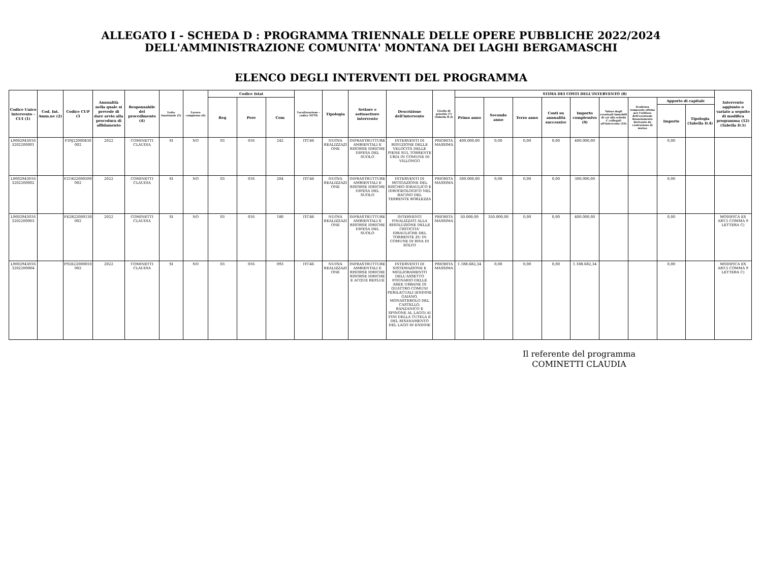ALLEGATO I - SCHEDA D : PROGRAMMA TRIENNALE DELLE OPERE PUBBLICHE 2022/2024
DELL'AMMINISTRAZIONE COMUNITA' MONTANA DEI LAGHI BERGAMASCHI
ELENCO DEGLI INTERVENTI DEL PROGRAMMA
| Codice Unico Intervento - CUI (1) | Cod. Int. Amm.ne (2) | Codice CUP (3 | Annualità nella quale si prevede di dare avvio alla procedura di affidamento | Responsabile del procedimento (4) | Lotto funzionale (5) | Lavoro complesso (6) | Codice Istat | | | Localizzazione - codice NUTS | Tipologia | Settore e sottosettore intervento | Descrizione dell'intervento | Livello di priorità (7) (Tabella D.3) | STIMA DEI COSTI DELL'INTERVENTO (8) | | | | | | | | | Intervento aggiunto o variato a seguito di modifica programma (12) (Tabella D.5) |
| --- | --- | --- | --- | --- | --- | --- | --- | --- | --- | --- | --- | --- | --- | --- | --- | --- | --- | --- | --- | --- | --- | --- | --- | --- |
| | | | | | | | Reg | Prov | Com | | | | | | Primo anno | Secondo anno | Terzo anno | Costi su annualità successive | Importo complessivo (9) | Valore degli eventuali immobili di cui alla scheda C collegati all'intervento (10) | Scadenza temporale ultima per l'utilizzo dell'eventuale finanziamento derivante da contrazione di mutuo | Apporto di capitale | | |
| | | | | | | | | | | | | | | | | | | | | | | Importo | Tipologia (Tabella D.4) | |
| L90029430163202200001 | | F39J22000830002 | 2022 | COMINETTI CLAUDIA | SI | NO | 03 | 016 | 242 | ITC46 | NUOVA REALIZZAZIONE | INFRASTRUTTURE AMBIENTALI E RISORSE IDRICHE DIFESA DEL SUOLO | INTERVENTI DI RIDUZIONE DELLE VELOCITÀ DELLE PIENE SUL TORRENTE URIA IN COMUNE DI VILLONGO | PRIORITA MASSIMA | 400.000,00 | 0,00 | 0,00 | 0,00 | 400.000,00 | | | 0,00 | | |
| L90029430163202200002 | | F21B22000590002 | 2022 | COMINETTI CLAUDIA | SI | NO | 03 | 016 | 204 | ITC46 | NUOVA REALIZZAZIONE | INFRASTRUTTURE AMBIENTALI E RISORSE IDRICHE DIFESA DEL SUOLO | INTERVENTI DI MITIGAZIONE DEL RISCHIO IDRAULICO E IDROGEOLOGICO NEL BACINO DEL TERRENTE BORLEZZA | PRIORITA MASSIMA | 300.000,00 | 0,00 | 0,00 | 0,00 | 300.000,00 | | | 0,00 | | |
| L90029430163202200003 | | F42B22000130002 | 2022 | COMINETTI CLAUDIA | SI | NO | 03 | 016 | 180 | ITC46 | NUOVA REALIZZAZIONE | INFRASTRUTTURE AMBIENTALI E RISORSE IDRICHE DIFESA DEL SUOLO | INTERVENTI FINALIZZATI ALLA RISOLUZIONE DELLE CRITICITA' IDRAULICHE DEL TORRENTE ZU IN COMUNE DI RIVA DI SOLTO | PRIORITA MASSIMA | 50.000,00 | 350.000,00 | 0,00 | 0,00 | 400.000,00 | | | 0,00 | | MODIFICA EX ART.5 COMMA 9 LETTERA C) |
| L90029430163202200004 | | F92E22000010002 | 2022 | COMINETTI CLAUDIA | SI | NO | 03 | 016 | 093 | ITC46 | NUOVA REALIZZAZIONE | INFRASTRUTTURE AMBIENTALI E RISORSE IDRICHE RISORSE IDRICHE E ACQUE REFLUE | INTERVENTI DI SISTEMAZIONE E MIGLIORAMENTO DELL'ASSETTO FOGNARIO DELLE AREE URBANE DI QUATTRO COMUNI PERILACUALI (ENDINE GAIANO, MONASTEROLO DEL CASTELLO, RANZANICO E SPINONE AL LAGO) AI FINI DELLA TUTELA E DEL RISANAMENTO DEL LAGO DI ENDINE | PRIORITA MASSIMA | 1.188.682,34 | 0,00 | 0,00 | 0,00 | 1.188.682,34 | | | 0,00 | | MODIFICA EX ART.5 COMMA 9 LETTERA C) |
Il referente del programma
COMINETTI CLAUDIA